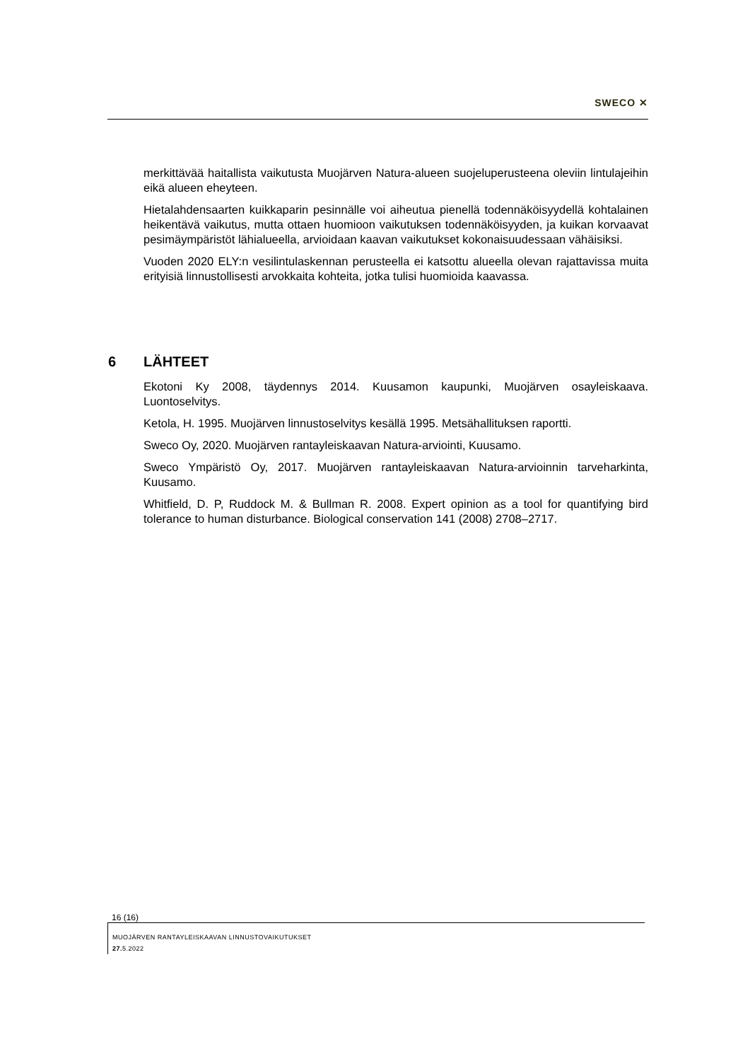SWECO ✕
merkittävää haitallista vaikutusta Muojärven Natura-alueen suojeluperusteena oleviin lintulajeihin eikä alueen eheyteen.
Hietalahdensaarten kuikkaparin pesinnälle voi aiheutua pienellä todennäköisyydellä kohtalainen heikentävä vaikutus, mutta ottaen huomioon vaikutuksen todennäköisyyden, ja kuikan korvaavat pesimäympäristöt lähialueella, arvioidaan kaavan vaikutukset kokonaisuudessaan vähäisiksi.
Vuoden 2020 ELY:n vesilintulaskennan perusteella ei katsottu alueella olevan rajattavissa muita erityisiä linnustollisesti arvokkaita kohteita, jotka tulisi huomioida kaavassa.
6 LÄHTEET
Ekotoni Ky 2008, täydennys 2014. Kuusamon kaupunki, Muojärven osayleiskaava. Luontoselvitys.
Ketola, H. 1995. Muojärven linnustoselvitys kesällä 1995. Metsähallituksen raportti.
Sweco Oy, 2020. Muojärven rantayleiskaavan Natura-arviointi, Kuusamo.
Sweco Ympäristö Oy, 2017. Muojärven rantayleiskaavan Natura-arvioinnin tarveharkinta, Kuusamo.
Whitfield, D. P, Ruddock M. & Bullman R. 2008. Expert opinion as a tool for quantifying bird tolerance to human disturbance. Biological conservation 141 (2008) 2708–2717.
16 (16)
MUOJÄRVEN RANTAYLEISKAAVAN LINNUSTOVAIKUTUKSET
27. 5.2022